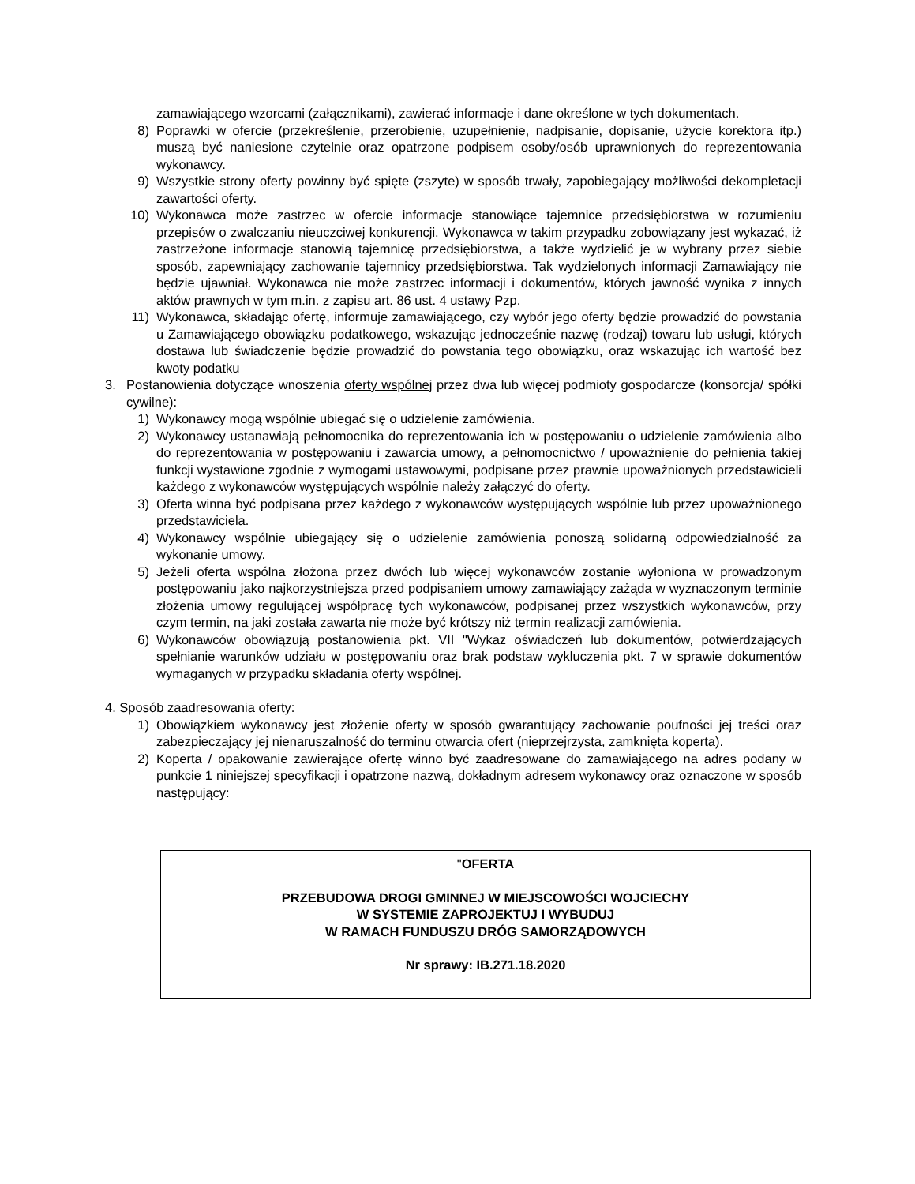zamawiającego wzorcami (załącznikami), zawierać informacje i dane określone w tych dokumentach.
8) Poprawki w ofercie (przekreślenie, przerobienie, uzupełnienie, nadpisanie, dopisanie, użycie korektora itp.) muszą być naniesione czytelnie oraz opatrzone podpisem osoby/osób uprawnionych do reprezentowania wykonawcy.
9) Wszystkie strony oferty powinny być spięte (zszyte) w sposób trwały, zapobiegający możliwości dekompletacji zawartości oferty.
10) Wykonawca może zastrzec w ofercie informacje stanowiące tajemnice przedsiębiorstwa w rozumieniu przepisów o zwalczaniu nieuczciwej konkurencji. Wykonawca w takim przypadku zobowiązany jest wykazać, iż zastrzeżone informacje stanowią tajemnicę przedsiębiorstwa, a także wydzielić je w wybrany przez siebie sposób, zapewniający zachowanie tajemnicy przedsiębiorstwa. Tak wydzielonych informacji Zamawiający nie będzie ujawniał. Wykonawca nie może zastrzec informacji i dokumentów, których jawność wynika z innych aktów prawnych w tym m.in. z zapisu art. 86 ust. 4 ustawy Pzp.
11) Wykonawca, składając ofertę, informuje zamawiającego, czy wybór jego oferty będzie prowadzić do powstania u Zamawiającego obowiązku podatkowego, wskazując jednocześnie nazwę (rodzaj) towaru lub usługi, których dostawa lub świadczenie będzie prowadzić do powstania tego obowiązku, oraz wskazując ich wartość bez kwoty podatku
3. Postanowienia dotyczące wnoszenia oferty wspólnej przez dwa lub więcej podmioty gospodarcze (konsorcja/ spółki cywilne):
1) Wykonawcy mogą wspólnie ubiegać się o udzielenie zamówienia.
2) Wykonawcy ustanawiają pełnomocnika do reprezentowania ich w postępowaniu o udzielenie zamówienia albo do reprezentowania w postępowaniu i zawarcia umowy, a pełnomocnictwo / upoważnienie do pełnienia takiej funkcji wystawione zgodnie z wymogami ustawowymi, podpisane przez prawnie upoważnionych przedstawicieli każdego z wykonawców występujących wspólnie należy załączyć do oferty.
3) Oferta winna być podpisana przez każdego z wykonawców występujących wspólnie lub przez upoważnionego przedstawiciela.
4) Wykonawcy wspólnie ubiegający się o udzielenie zamówienia ponoszą solidarną odpowiedzialność za wykonanie umowy.
5) Jeżeli oferta wspólna złożona przez dwóch lub więcej wykonawców zostanie wyłoniona w prowadzonym postępowaniu jako najkorzystniejsza przed podpisaniem umowy zamawiający zażąda w wyznaczonym terminie złożenia umowy regulującej współpracę tych wykonawców, podpisanej przez wszystkich wykonawców, przy czym termin, na jaki została zawarta nie może być krótszy niż termin realizacji zamówienia.
6) Wykonawców obowiązują postanowienia pkt. VII "Wykaz oświadczeń lub dokumentów, potwierdzających spełnianie warunków udziału w postępowaniu oraz brak podstaw wykluczenia pkt. 7 w sprawie dokumentów wymaganych w przypadku składania oferty wspólnej.
4. Sposób zaadresowania oferty:
1) Obowiązkiem wykonawcy jest złożenie oferty w sposób gwarantujący zachowanie poufności jej treści oraz zabezpieczający jej nienaruszalność do terminu otwarcia ofert (nieprzejrzysta, zamknięta koperta).
2) Koperta / opakowanie zawierające ofertę winno być zaadresowane do zamawiającego na adres podany w punkcie 1 niniejszej specyfikacji i opatrzone nazwą, dokładnym adresem wykonawcy oraz oznaczone w sposób następujący:
"OFERTA
PRZEBUDOWA DROGI GMINNEJ W MIEJSCOWOŚCI WOJCIECHY
W SYSTEMIE ZAPROJEKTUJ I WYBUDUJ
W RAMACH FUNDUSZU DRÓG SAMORZĄDOWYCH
Nr sprawy: IB.271.18.2020